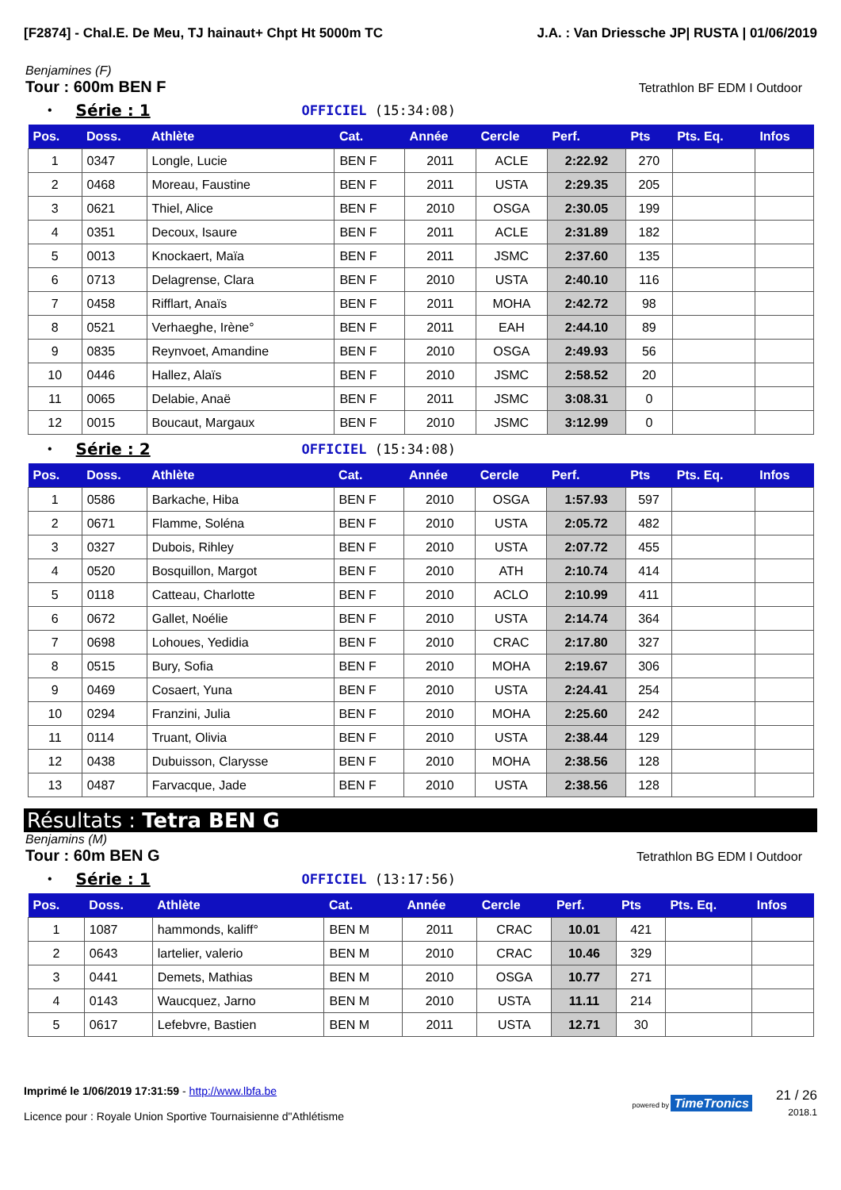[F2874] - Chal.E. De Meu, TJ hainaut+ Chpt Ht 5000m TC J.A. : Van Driessche JP| RUSTA | 01/06/2019
Benjamines (F)
Tour : 600m BEN F Tetrathlon BF EDM I Outdoor
• Série : 1 OFFICIEL (15:34:08)
| Pos. | Doss. | Athlète | Cat. | Année | Cercle | Perf. | Pts | Pts. Eq. | Infos |
| --- | --- | --- | --- | --- | --- | --- | --- | --- | --- |
| 1 | 0347 | Longle, Lucie | BEN F | 2011 | ACLE | 2:22.92 | 270 | | |
| 2 | 0468 | Moreau, Faustine | BEN F | 2011 | USTA | 2:29.35 | 205 | | |
| 3 | 0621 | Thiel, Alice | BEN F | 2010 | OSGA | 2:30.05 | 199 | | |
| 4 | 0351 | Decoux, Isaure | BEN F | 2011 | ACLE | 2:31.89 | 182 | | |
| 5 | 0013 | Knockaert, Maïa | BEN F | 2011 | JSMC | 2:37.60 | 135 | | |
| 6 | 0713 | Delagrense, Clara | BEN F | 2010 | USTA | 2:40.10 | 116 | | |
| 7 | 0458 | Rifflart, Anaïs | BEN F | 2011 | MOHA | 2:42.72 | 98 | | |
| 8 | 0521 | Verhaeghe, Irène° | BEN F | 2011 | EAH | 2:44.10 | 89 | | |
| 9 | 0835 | Reynvoet, Amandine | BEN F | 2010 | OSGA | 2:49.93 | 56 | | |
| 10 | 0446 | Hallez, Alaïs | BEN F | 2010 | JSMC | 2:58.52 | 20 | | |
| 11 | 0065 | Delabie, Anaë | BEN F | 2011 | JSMC | 3:08.31 | 0 | | |
| 12 | 0015 | Boucaut, Margaux | BEN F | 2010 | JSMC | 3:12.99 | 0 | | |
• Série : 2 OFFICIEL (15:34:08)
| Pos. | Doss. | Athlète | Cat. | Année | Cercle | Perf. | Pts | Pts. Eq. | Infos |
| --- | --- | --- | --- | --- | --- | --- | --- | --- | --- |
| 1 | 0586 | Barkache, Hiba | BEN F | 2010 | OSGA | 1:57.93 | 597 | | |
| 2 | 0671 | Flamme, Soléna | BEN F | 2010 | USTA | 2:05.72 | 482 | | |
| 3 | 0327 | Dubois, Rihley | BEN F | 2010 | USTA | 2:07.72 | 455 | | |
| 4 | 0520 | Bosquillon, Margot | BEN F | 2010 | ATH | 2:10.74 | 414 | | |
| 5 | 0118 | Catteau, Charlotte | BEN F | 2010 | ACLO | 2:10.99 | 411 | | |
| 6 | 0672 | Gallet, Noélie | BEN F | 2010 | USTA | 2:14.74 | 364 | | |
| 7 | 0698 | Lohoues, Yedidia | BEN F | 2010 | CRAC | 2:17.80 | 327 | | |
| 8 | 0515 | Bury, Sofia | BEN F | 2010 | MOHA | 2:19.67 | 306 | | |
| 9 | 0469 | Cosaert, Yuna | BEN F | 2010 | USTA | 2:24.41 | 254 | | |
| 10 | 0294 | Franzini, Julia | BEN F | 2010 | MOHA | 2:25.60 | 242 | | |
| 11 | 0114 | Truant, Olivia | BEN F | 2010 | USTA | 2:38.44 | 129 | | |
| 12 | 0438 | Dubuisson, Clarysse | BEN F | 2010 | MOHA | 2:38.56 | 128 | | |
| 13 | 0487 | Farvacque, Jade | BEN F | 2010 | USTA | 2:38.56 | 128 | | |
Résultats : Tetra BEN G
Benjamins (M)
Tour : 60m BEN G Tetrathlon BG EDM I Outdoor
• Série : 1 OFFICIEL (13:17:56)
| Pos. | Doss. | Athlète | Cat. | Année | Cercle | Perf. | Pts | Pts. Eq. | Infos |
| --- | --- | --- | --- | --- | --- | --- | --- | --- | --- |
| 1 | 1087 | hammonds, kaliff° | BEN M | 2011 | CRAC | 10.01 | 421 | | |
| 2 | 0643 | lartelier, valerio | BEN M | 2010 | CRAC | 10.46 | 329 | | |
| 3 | 0441 | Demets, Mathias | BEN M | 2010 | OSGA | 10.77 | 271 | | |
| 4 | 0143 | Waucquez, Jarno | BEN M | 2010 | USTA | 11.11 | 214 | | |
| 5 | 0617 | Lefebvre, Bastien | BEN M | 2011 | USTA | 12.71 | 30 | | |
Imprimé le 1/06/2019 17:31:59 - http://www.lbfa.be
Licence pour : Royale Union Sportive Tournaisienne d"Athlétisme
powered by TimeTronics 21 / 26
2018.1